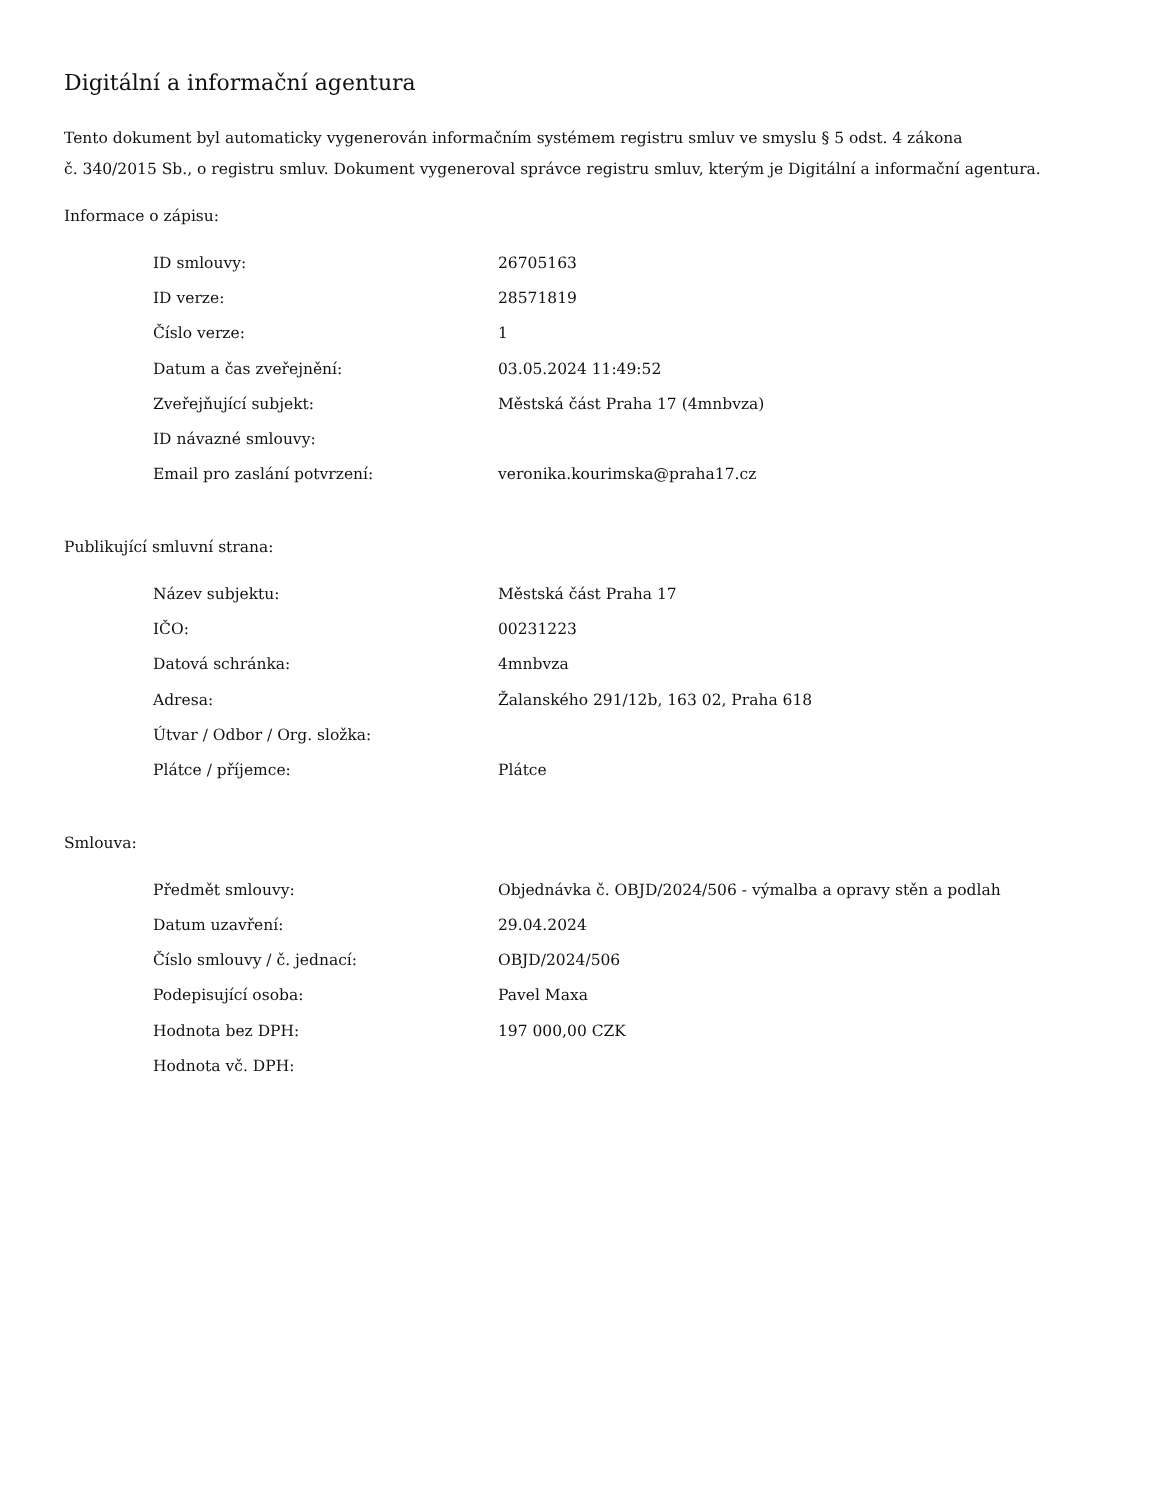Digitální a informační agentura
Tento dokument byl automaticky vygenerován informačním systémem registru smluv ve smyslu § 5 odst. 4 zákona
č. 340/2015 Sb., o registru smluv. Dokument vygeneroval správce registru smluv, kterým je Digitální a informační agentura.
Informace o zápisu:
| ID smlouvy: | 26705163 |
| ID verze: | 28571819 |
| Číslo verze: | 1 |
| Datum a čas zveřejnění: | 03.05.2024 11:49:52 |
| Zveřejňující subjekt: | Městská část Praha 17 (4mnbvza) |
| ID návazné smlouvy: | |
| Email pro zaslání potvrzení: | veronika.kourimska@praha17.cz |
Publikující smluvní strana:
| Název subjektu: | Městská část Praha 17 |
| IČO: | 00231223 |
| Datová schránka: | 4mnbvza |
| Adresa: | Žalanského 291/12b, 163 02, Praha 618 |
| Útvar / Odbor / Org. složka: | |
| Plátce / příjemce: | Plátce |
Smlouva:
| Předmět smlouvy: | Objednávka č. OBJD/2024/506 - výmalba a opravy stěn a podlah |
| Datum uzavření: | 29.04.2024 |
| Číslo smlouvy / č. jednací: | OBJD/2024/506 |
| Podepisující osoba: | Pavel Maxa |
| Hodnota bez DPH: | 197 000,00 CZK |
| Hodnota vč. DPH: | |